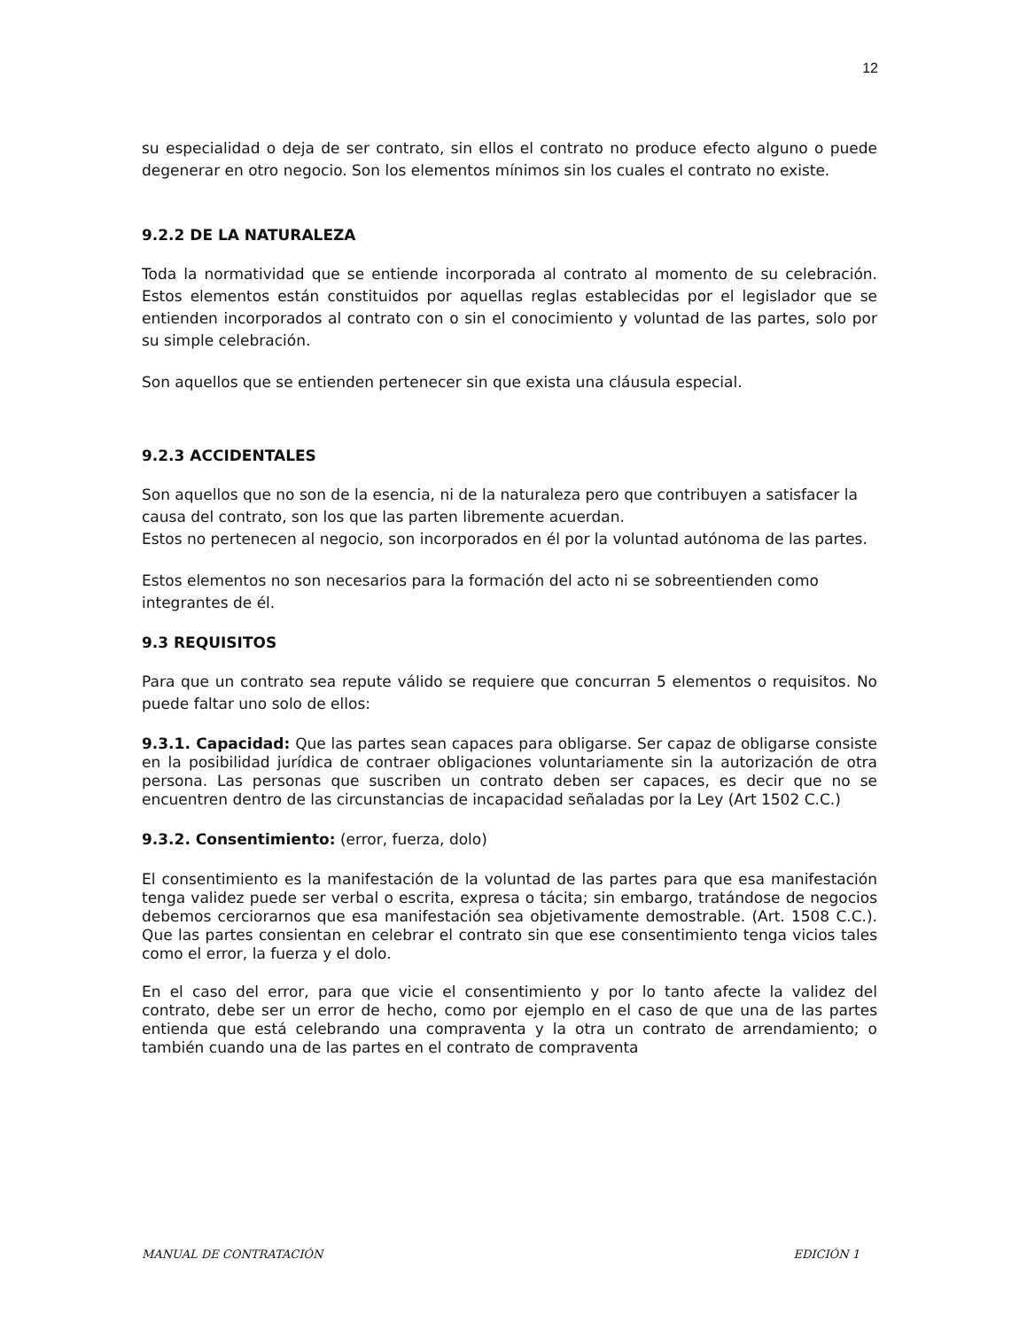12
su especialidad o deja de ser contrato, sin ellos el contrato no produce efecto alguno o puede degenerar en otro negocio. Son los elementos mínimos sin los cuales el contrato no existe.
9.2.2 DE LA NATURALEZA
Toda la normatividad que se entiende incorporada al contrato al momento de su celebración. Estos elementos están constituidos por aquellas reglas establecidas por el legislador que se entienden incorporados al contrato con o sin el conocimiento y voluntad de las partes, solo por su simple celebración.
Son aquellos que se entienden pertenecer sin que exista una cláusula especial.
9.2.3 ACCIDENTALES
Son aquellos que no son de la esencia, ni de la naturaleza pero que contribuyen a satisfacer la causa del contrato, son los que las parten libremente acuerdan.
Estos no pertenecen al negocio, son incorporados en él por la voluntad autónoma de las partes.
Estos elementos no son necesarios para la formación del acto ni se sobreentienden como integrantes de él.
9.3 REQUISITOS
Para que un contrato sea repute válido se requiere que concurran 5 elementos o requisitos. No puede faltar uno solo de ellos:
9.3.1. Capacidad: Que las partes sean capaces para obligarse. Ser capaz de obligarse consiste en la posibilidad jurídica de contraer obligaciones voluntariamente sin la autorización de otra persona. Las personas que suscriben un contrato deben ser capaces, es decir que no se encuentren dentro de las circunstancias de incapacidad señaladas por la Ley (Art 1502 C.C.)
9.3.2. Consentimiento: (error, fuerza, dolo)
El consentimiento es la manifestación de la voluntad de las partes para que esa manifestación tenga validez puede ser verbal o escrita, expresa o tácita; sin embargo, tratándose de negocios debemos cerciorarnos que esa manifestación sea objetivamente demostrable. (Art. 1508 C.C.). Que las partes consientan en celebrar el contrato sin que ese consentimiento tenga vicios tales como el error, la fuerza y el dolo.
En el caso del error, para que vicie el consentimiento y por lo tanto afecte la validez del contrato, debe ser un error de hecho, como por ejemplo en el caso de que una de las partes entienda que está celebrando una compraventa y la otra un contrato de arrendamiento; o también cuando una de las partes en el contrato de compraventa
MANUAL DE CONTRATACIÓN EDICIÓN 1